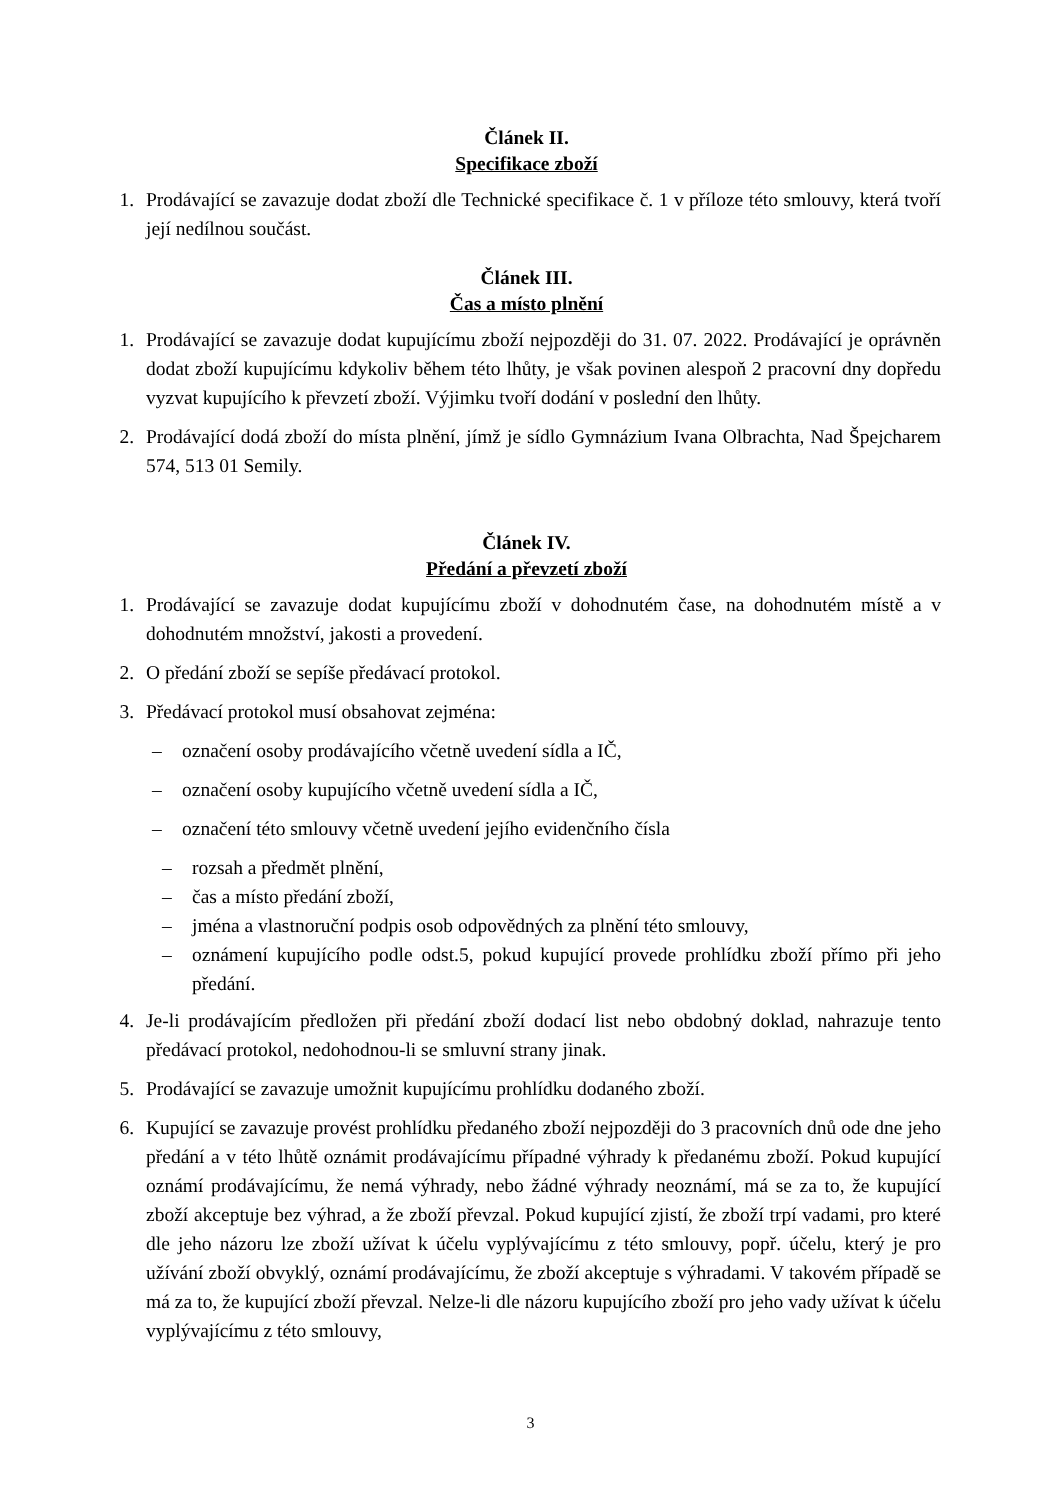Článek II.
Specifikace zboží
1. Prodávající se zavazuje dodat zboží dle Technické specifikace č. 1 v příloze této smlouvy, která tvoří její nedílnou součást.
Článek III.
Čas a místo plnění
1. Prodávající se zavazuje dodat kupujícímu zboží nejpozději do 31. 07. 2022. Prodávající je oprávněn dodat zboží kupujícímu kdykoliv během této lhůty, je však povinen alespoň 2 pracovní dny dopředu vyzvat kupujícího k převzetí zboží. Výjimku tvoří dodání v poslední den lhůty.
2. Prodávající dodá zboží do místa plnění, jímž je sídlo Gymnázium Ivana Olbrachta, Nad Špejcharem 574, 513 01 Semily.
Článek IV.
Předání a převzetí zboží
1. Prodávající se zavazuje dodat kupujícímu zboží v dohodnutém čase, na dohodnutém místě a v dohodnutém množství, jakosti a provedení.
2. O předání zboží se sepíše předávací protokol.
3. Předávací protokol musí obsahovat zejména:
– označení osoby prodávajícího včetně uvedení sídla a IČ,
– označení osoby kupujícího včetně uvedení sídla a IČ,
– označení této smlouvy včetně uvedení jejího evidenčního čísla
– rozsah a předmět plnění,
– čas a místo předání zboží,
– jména a vlastnoruční podpis osob odpovědných za plnění této smlouvy,
– oznámení kupujícího podle odst.5, pokud kupující provede prohlídku zboží přímo při jeho předání.
4. Je-li prodávajícím předložen při předání zboží dodací list nebo obdobný doklad, nahrazuje tento předávací protokol, nedohodnou-li se smluvní strany jinak.
5. Prodávající se zavazuje umožnit kupujícímu prohlídku dodaného zboží.
6. Kupující se zavazuje provést prohlídku předaného zboží nejpozději do 3 pracovních dnů ode dne jeho předání a v této lhůtě oznámit prodávajícímu případné výhrady k předanému zboží. Pokud kupující oznámí prodávajícímu, že nemá výhrady, nebo žádné výhrady neoznámí, má se za to, že kupující zboží akceptuje bez výhrad, a že zboží převzal. Pokud kupující zjistí, že zboží trpí vadami, pro které dle jeho názoru lze zboží užívat k účelu vyplývajícímu z této smlouvy, popř. účelu, který je pro užívání zboží obvyklý, oznámí prodávajícímu, že zboží akceptuje s výhradami. V takovém případě se má za to, že kupující zboží převzal. Nelze-li dle názoru kupujícího zboží pro jeho vady užívat k účelu vyplývajícímu z této smlouvy,
3